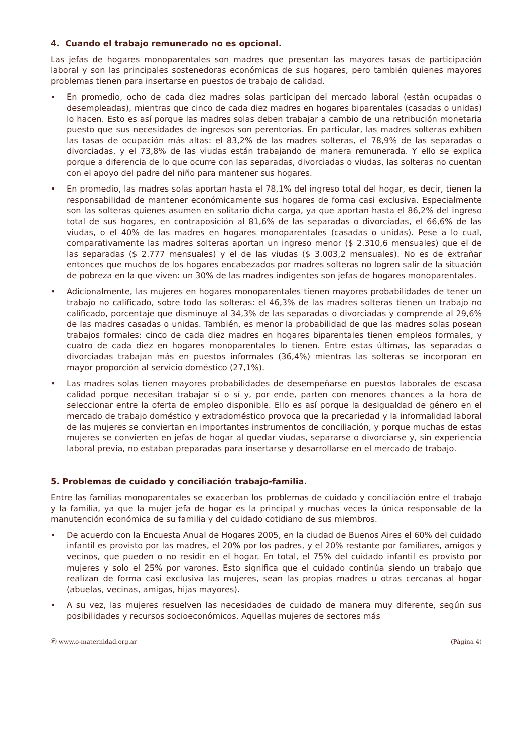4. Cuando el trabajo remunerado no es opcional.
Las jefas de hogares monoparentales son madres que presentan las mayores tasas de participación laboral y son las principales sostenedoras económicas de sus hogares, pero también quienes mayores problemas tienen para insertarse en puestos de trabajo de calidad.
• En promedio, ocho de cada diez madres solas participan del mercado laboral (están ocupadas o desempleadas), mientras que cinco de cada diez madres en hogares biparentales (casadas o unidas) lo hacen. Esto es así porque las madres solas deben trabajar a cambio de una retribución monetaria puesto que sus necesidades de ingresos son perentorias. En particular, las madres solteras exhiben las tasas de ocupación más altas: el 83,2% de las madres solteras, el 78,9% de las separadas o divorciadas, y el 73,8% de las viudas están trabajando de manera remunerada. Y ello se explica porque a diferencia de lo que ocurre con las separadas, divorciadas o viudas, las solteras no cuentan con el apoyo del padre del niño para mantener sus hogares.
• En promedio, las madres solas aportan hasta el 78,1% del ingreso total del hogar, es decir, tienen la responsabilidad de mantener económicamente sus hogares de forma casi exclusiva. Especialmente son las solteras quienes asumen en solitario dicha carga, ya que aportan hasta el 86,2% del ingreso total de sus hogares, en contraposición al 81,6% de las separadas o divorciadas, el 66,6% de las viudas, o el 40% de las madres en hogares monoparentales (casadas o unidas). Pese a lo cual, comparativamente las madres solteras aportan un ingreso menor ($ 2.310,6 mensuales) que el de las separadas ($ 2.777 mensuales) y el de las viudas ($ 3.003,2 mensuales). No es de extrañar entonces que muchos de los hogares encabezados por madres solteras no logren salir de la situación de pobreza en la que viven: un 30% de las madres indigentes son jefas de hogares monoparentales.
• Adicionalmente, las mujeres en hogares monoparentales tienen mayores probabilidades de tener un trabajo no calificado, sobre todo las solteras: el 46,3% de las madres solteras tienen un trabajo no calificado, porcentaje que disminuye al 34,3% de las separadas o divorciadas y comprende al 29,6% de las madres casadas o unidas. También, es menor la probabilidad de que las madres solas posean trabajos formales: cinco de cada diez madres en hogares biparentales tienen empleos formales, y cuatro de cada diez en hogares monoparentales lo tienen. Entre estas últimas, las separadas o divorciadas trabajan más en puestos informales (36,4%) mientras las solteras se incorporan en mayor proporción al servicio doméstico (27,1%).
• Las madres solas tienen mayores probabilidades de desempeñarse en puestos laborales de escasa calidad porque necesitan trabajar sí o sí y, por ende, parten con menores chances a la hora de seleccionar entre la oferta de empleo disponible. Ello es así porque la desigualdad de género en el mercado de trabajo doméstico y extradoméstico provoca que la precariedad y la informalidad laboral de las mujeres se conviertan en importantes instrumentos de conciliación, y porque muchas de estas mujeres se convierten en jefas de hogar al quedar viudas, separarse o divorciarse y, sin experiencia laboral previa, no estaban preparadas para insertarse y desarrollarse en el mercado de trabajo.
5. Problemas de cuidado y conciliación trabajo-familia.
Entre las familias monoparentales se exacerban los problemas de cuidado y conciliación entre el trabajo y la familia, ya que la mujer jefa de hogar es la principal y muchas veces la única responsable de la manutención económica de su familia y del cuidado cotidiano de sus miembros.
• De acuerdo con la Encuesta Anual de Hogares 2005, en la ciudad de Buenos Aires el 60% del cuidado infantil es provisto por las madres, el 20% por los padres, y el 20% restante por familiares, amigos y vecinos, que pueden o no residir en el hogar. En total, el 75% del cuidado infantil es provisto por mujeres y solo el 25% por varones. Esto significa que el cuidado continúa siendo un trabajo que realizan de forma casi exclusiva las mujeres, sean las propias madres u otras cercanas al hogar (abuelas, vecinas, amigas, hijas mayores).
• A su vez, las mujeres resuelven las necesidades de cuidado de manera muy diferente, según sus posibilidades y recursos socioeconómicos. Aquellas mujeres de sectores más
ⓜ www.o-maternidad.org.ar (Página 4)